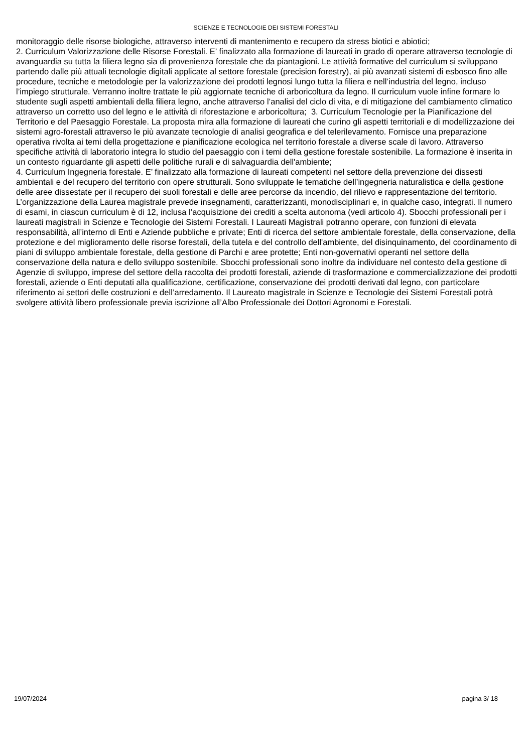SCIENZE E TECNOLOGIE DEI SISTEMI FORESTALI
monitoraggio delle risorse biologiche, attraverso interventi di mantenimento e recupero da stress biotici e abiotici;
2. Curriculum Valorizzazione delle Risorse Forestali. E’ finalizzato alla formazione di laureati in grado di operare attraverso tecnologie di avanguardia su tutta la filiera legno sia di provenienza forestale che da piantagioni. Le attività formative del curriculum si sviluppano partendo dalle più attuali tecnologie digitali applicate al settore forestale (precision forestry), ai più avanzati sistemi di esbosco fino alle procedure, tecniche e metodologie per la valorizzazione dei prodotti legnosi lungo tutta la filiera e nell’industria del legno, incluso l’impiego strutturale. Verranno inoltre trattate le più aggiornate tecniche di arboricoltura da legno. Il curriculum vuole infine formare lo studente sugli aspetti ambientali della filiera legno, anche attraverso l’analisi del ciclo di vita, e di mitigazione del cambiamento climatico attraverso un corretto uso del legno e le attività di riforestazione e arboricoltura; 3. Curriculum Tecnologie per la Pianificazione del Territorio e del Paesaggio Forestale. La proposta mira alla formazione di laureati che curino gli aspetti territoriali e di modellizzazione dei sistemi agro-forestali attraverso le più avanzate tecnologie di analisi geografica e del telerilevamento. Fornisce una preparazione operativa rivolta ai temi della progettazione e pianificazione ecologica nel territorio forestale a diverse scale di lavoro. Attraverso specifiche attività di laboratorio integra lo studio del paesaggio con i temi della gestione forestale sostenibile. La formazione è inserita in un contesto riguardante gli aspetti delle politiche rurali e di salvaguardia dell'ambiente;
4. Curriculum Ingegneria forestale. E’ finalizzato alla formazione di laureati competenti nel settore della prevenzione dei dissesti ambientali e del recupero del territorio con opere strutturali. Sono sviluppate le tematiche dell’ingegneria naturalistica e della gestione delle aree dissestate per il recupero dei suoli forestali e delle aree percorse da incendio, del rilievo e rappresentazione del territorio. L’organizzazione della Laurea magistrale prevede insegnamenti, caratterizzanti, monodisciplinari e, in qualche caso, integrati. Il numero di esami, in ciascun curriculum è di 12, inclusa l’acquisizione dei crediti a scelta autonoma (vedi articolo 4). Sbocchi professionali per i laureati magistrali in Scienze e Tecnologie dei Sistemi Forestali. I Laureati Magistrali potranno operare, con funzioni di elevata responsabilità, all’interno di Enti e Aziende pubbliche e private; Enti di ricerca del settore ambientale forestale, della conservazione, della protezione e del miglioramento delle risorse forestali, della tutela e del controllo dell'ambiente, del disinquinamento, del coordinamento di piani di sviluppo ambientale forestale, della gestione di Parchi e aree protette; Enti non-governativi operanti nel settore della conservazione della natura e dello sviluppo sostenibile. Sbocchi professionali sono inoltre da individuare nel contesto della gestione di Agenzie di sviluppo, imprese del settore della raccolta dei prodotti forestali, aziende di trasformazione e commercializzazione dei prodotti forestali, aziende o Enti deputati alla qualificazione, certificazione, conservazione dei prodotti derivati dal legno, con particolare riferimento ai settori delle costruzioni e dell’arredamento. Il Laureato magistrale in Scienze e Tecnologie dei Sistemi Forestali potrà svolgere attività libero professionale previa iscrizione all’Albo Professionale dei Dottori Agronomi e Forestali.
19/07/2024 pagina 3/ 18